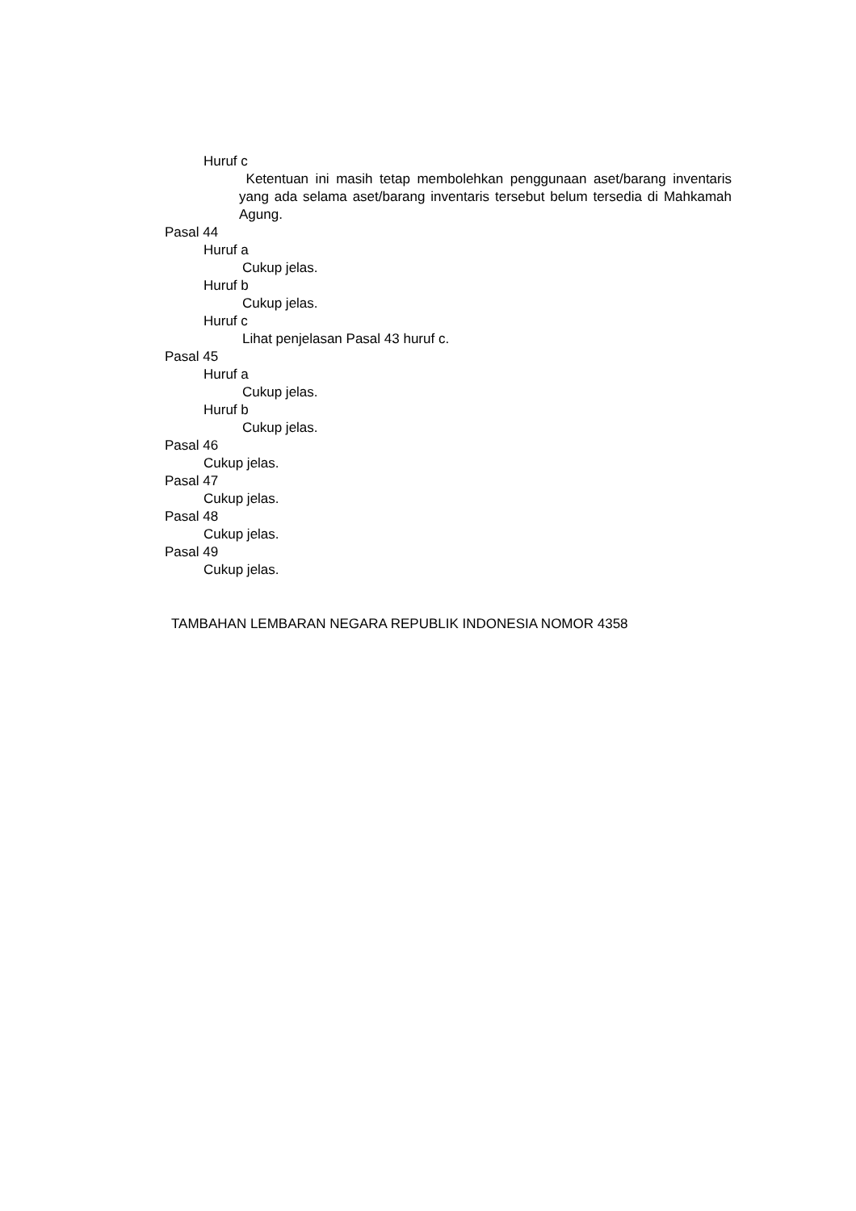Huruf c
Ketentuan ini masih tetap membolehkan penggunaan aset/barang inventaris yang ada selama aset/barang inventaris tersebut belum tersedia di Mahkamah Agung.
Pasal 44
Huruf a
Cukup jelas.
Huruf b
Cukup jelas.
Huruf c
Lihat penjelasan Pasal 43 huruf c.
Pasal 45
Huruf a
Cukup jelas.
Huruf b
Cukup jelas.
Pasal 46
Cukup jelas.
Pasal 47
Cukup jelas.
Pasal 48
Cukup jelas.
Pasal 49
Cukup jelas.
TAMBAHAN LEMBARAN NEGARA REPUBLIK INDONESIA NOMOR 4358